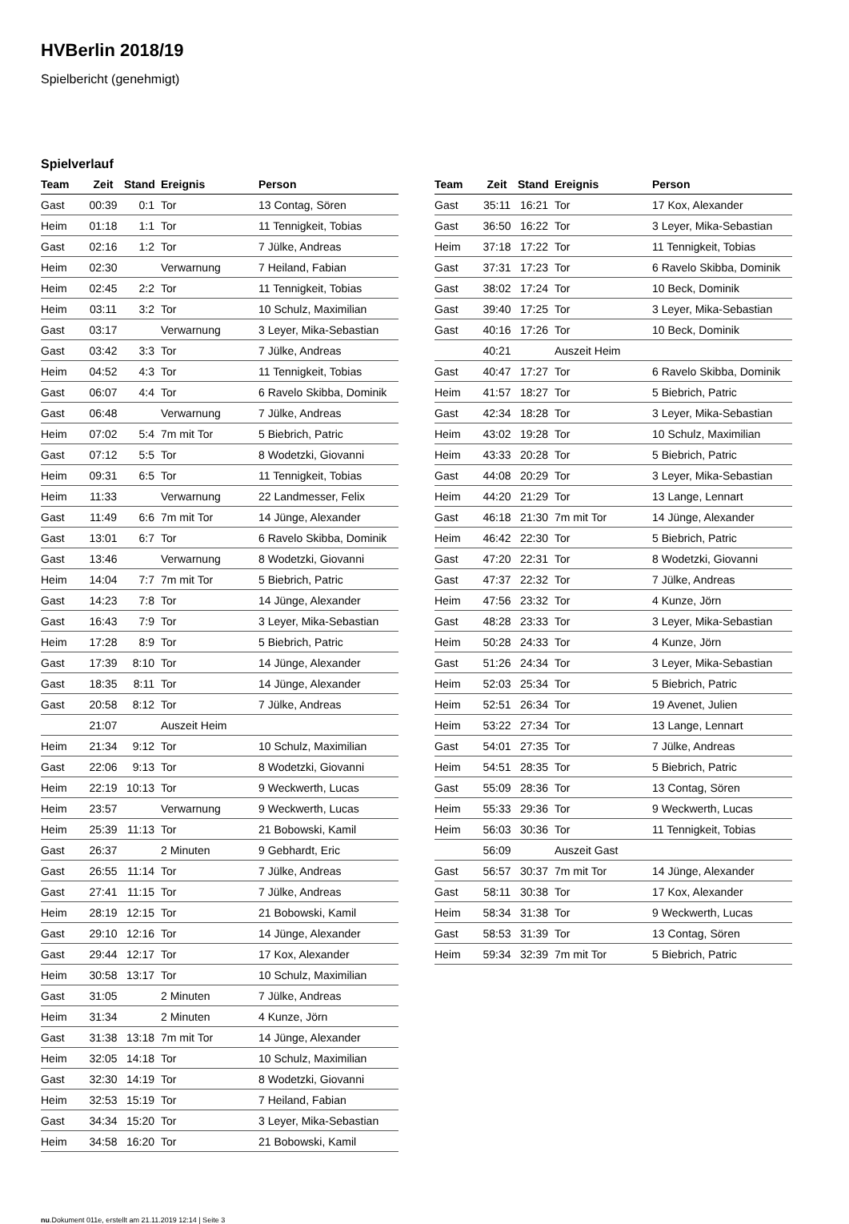HVBerlin 2018/19
Spielbericht (genehmigt)
Spielverlauf
| Team | Zeit | Stand | Ereignis | Person |
| --- | --- | --- | --- | --- |
| Gast | 00:39 | 0:1 | Tor | 13 Contag, Sören |
| Heim | 01:18 | 1:1 | Tor | 11 Tennigkeit, Tobias |
| Gast | 02:16 | 1:2 | Tor | 7 Jülke, Andreas |
| Heim | 02:30 | | Verwarnung | 7 Heiland, Fabian |
| Heim | 02:45 | 2:2 | Tor | 11 Tennigkeit, Tobias |
| Heim | 03:11 | 3:2 | Tor | 10 Schulz, Maximilian |
| Gast | 03:17 | | Verwarnung | 3 Leyer, Mika-Sebastian |
| Gast | 03:42 | 3:3 | Tor | 7 Jülke, Andreas |
| Heim | 04:52 | 4:3 | Tor | 11 Tennigkeit, Tobias |
| Gast | 06:07 | 4:4 | Tor | 6 Ravelo Skibba, Dominik |
| Gast | 06:48 | | Verwarnung | 7 Jülke, Andreas |
| Heim | 07:02 | 5:4 | 7m mit Tor | 5 Biebrich, Patric |
| Gast | 07:12 | 5:5 | Tor | 8 Wodetzki, Giovanni |
| Heim | 09:31 | 6:5 | Tor | 11 Tennigkeit, Tobias |
| Heim | 11:33 | | Verwarnung | 22 Landmesser, Felix |
| Gast | 11:49 | 6:6 | 7m mit Tor | 14 Jünge, Alexander |
| Gast | 13:01 | 6:7 | Tor | 6 Ravelo Skibba, Dominik |
| Gast | 13:46 | | Verwarnung | 8 Wodetzki, Giovanni |
| Heim | 14:04 | 7:7 | 7m mit Tor | 5 Biebrich, Patric |
| Gast | 14:23 | 7:8 | Tor | 14 Jünge, Alexander |
| Gast | 16:43 | 7:9 | Tor | 3 Leyer, Mika-Sebastian |
| Heim | 17:28 | 8:9 | Tor | 5 Biebrich, Patric |
| Gast | 17:39 | 8:10 | Tor | 14 Jünge, Alexander |
| Gast | 18:35 | 8:11 | Tor | 14 Jünge, Alexander |
| Gast | 20:58 | 8:12 | Tor | 7 Jülke, Andreas |
| | 21:07 | | Auszeit Heim | |
| Heim | 21:34 | 9:12 | Tor | 10 Schulz, Maximilian |
| Gast | 22:06 | 9:13 | Tor | 8 Wodetzki, Giovanni |
| Heim | 22:19 | 10:13 | Tor | 9 Weckwerth, Lucas |
| Heim | 23:57 | | Verwarnung | 9 Weckwerth, Lucas |
| Heim | 25:39 | 11:13 | Tor | 21 Bobowski, Kamil |
| Gast | 26:37 | | 2 Minuten | 9 Gebhardt, Eric |
| Gast | 26:55 | 11:14 | Tor | 7 Jülke, Andreas |
| Gast | 27:41 | 11:15 | Tor | 7 Jülke, Andreas |
| Heim | 28:19 | 12:15 | Tor | 21 Bobowski, Kamil |
| Gast | 29:10 | 12:16 | Tor | 14 Jünge, Alexander |
| Gast | 29:44 | 12:17 | Tor | 17 Kox, Alexander |
| Heim | 30:58 | 13:17 | Tor | 10 Schulz, Maximilian |
| Gast | 31:05 | | 2 Minuten | 7 Jülke, Andreas |
| Heim | 31:34 | | 2 Minuten | 4 Kunze, Jörn |
| Gast | 31:38 | 13:18 | 7m mit Tor | 14 Jünge, Alexander |
| Heim | 32:05 | 14:18 | Tor | 10 Schulz, Maximilian |
| Gast | 32:30 | 14:19 | Tor | 8 Wodetzki, Giovanni |
| Heim | 32:53 | 15:19 | Tor | 7 Heiland, Fabian |
| Gast | 34:34 | 15:20 | Tor | 3 Leyer, Mika-Sebastian |
| Heim | 34:58 | 16:20 | Tor | 21 Bobowski, Kamil |
| Team | Zeit | Stand | Ereignis | Person |
| --- | --- | --- | --- | --- |
| Gast | 35:11 | 16:21 | Tor | 17 Kox, Alexander |
| Gast | 36:50 | 16:22 | Tor | 3 Leyer, Mika-Sebastian |
| Heim | 37:18 | 17:22 | Tor | 11 Tennigkeit, Tobias |
| Gast | 37:31 | 17:23 | Tor | 6 Ravelo Skibba, Dominik |
| Gast | 38:02 | 17:24 | Tor | 10 Beck, Dominik |
| Gast | 39:40 | 17:25 | Tor | 3 Leyer, Mika-Sebastian |
| Gast | 40:16 | 17:26 | Tor | 10 Beck, Dominik |
| | 40:21 | | Auszeit Heim | |
| Gast | 40:47 | 17:27 | Tor | 6 Ravelo Skibba, Dominik |
| Heim | 41:57 | 18:27 | Tor | 5 Biebrich, Patric |
| Gast | 42:34 | 18:28 | Tor | 3 Leyer, Mika-Sebastian |
| Heim | 43:02 | 19:28 | Tor | 10 Schulz, Maximilian |
| Heim | 43:33 | 20:28 | Tor | 5 Biebrich, Patric |
| Gast | 44:08 | 20:29 | Tor | 3 Leyer, Mika-Sebastian |
| Heim | 44:20 | 21:29 | Tor | 13 Lange, Lennart |
| Gast | 46:18 | 21:30 | 7m mit Tor | 14 Jünge, Alexander |
| Heim | 46:42 | 22:30 | Tor | 5 Biebrich, Patric |
| Gast | 47:20 | 22:31 | Tor | 8 Wodetzki, Giovanni |
| Gast | 47:37 | 22:32 | Tor | 7 Jülke, Andreas |
| Heim | 47:56 | 23:32 | Tor | 4 Kunze, Jörn |
| Gast | 48:28 | 23:33 | Tor | 3 Leyer, Mika-Sebastian |
| Heim | 50:28 | 24:33 | Tor | 4 Kunze, Jörn |
| Gast | 51:26 | 24:34 | Tor | 3 Leyer, Mika-Sebastian |
| Heim | 52:03 | 25:34 | Tor | 5 Biebrich, Patric |
| Heim | 52:51 | 26:34 | Tor | 19 Avenet, Julien |
| Heim | 53:22 | 27:34 | Tor | 13 Lange, Lennart |
| Gast | 54:01 | 27:35 | Tor | 7 Jülke, Andreas |
| Heim | 54:51 | 28:35 | Tor | 5 Biebrich, Patric |
| Gast | 55:09 | 28:36 | Tor | 13 Contag, Sören |
| Heim | 55:33 | 29:36 | Tor | 9 Weckwerth, Lucas |
| Heim | 56:03 | 30:36 | Tor | 11 Tennigkeit, Tobias |
| | 56:09 | | Auszeit Gast | |
| Gast | 56:57 | 30:37 | 7m mit Tor | 14 Jünge, Alexander |
| Gast | 58:11 | 30:38 | Tor | 17 Kox, Alexander |
| Heim | 58:34 | 31:38 | Tor | 9 Weckwerth, Lucas |
| Gast | 58:53 | 31:39 | Tor | 13 Contag, Sören |
| Heim | 59:34 | 32:39 | 7m mit Tor | 5 Biebrich, Patric |
nu.Dokument 011e, erstellt am 21.11.2019 12:14 | Seite 3